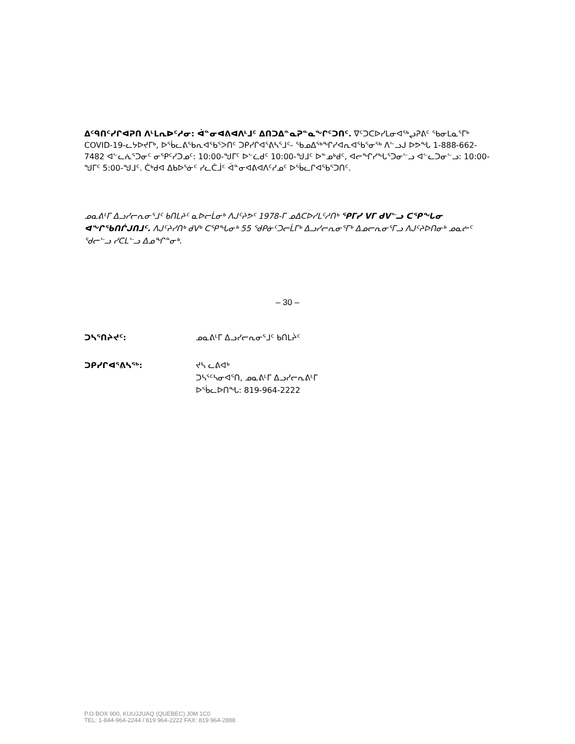ᐃᑦᑫᑎᑦᓯᒋᐊᕈᑎ ᐱᒻᒪᕆᐅᑦᓱᓂ: ᐋᓐᓂᐊᕕᐊᐱᒻᒧᑦ ᐃᑎᑐᐃᓐᓇᕈᓐᓇᖏᑦᑐᑎᑦ. ᐁᑦᑐᑕᐅᓯᒪᓂᐊᖅᖢᕈᕕᑦ ᖃᓂᒪᓇᕐᒥᒃ COVID-19-ᓚᔭᐅᔪᒥᒃ, ᐅᖄᓚᕕᖃᕆᐊᖃᕐᐳᑎᑦ ᑐᑭᓯᒋᐊᕐᕕᓴᕐᒧᑦ- ᖃᓄᐃᖅᖏᓯᐊᕆᐊᖃᕐᓂᖅ ᐱᓪᓗᒍ ᐅᕗᖓ 1-888-662-7482 ᐊᓪᓚᕇᕐᑐᓂᑦ ᓂᕿᑦᓯᑐᓄᑦ: 10:00-ᖑᒥᑦ ᐅᓪᓛᑯᑦ 10:00-ᖑᒧᑦ ᐅᓐᓄᒃᑯᑦ, ᐊᓕᖏᓯᖓᕐᑐᓂᓪᓗ ᐊᓪᓚᑐᓂᓪᓗ: 10:00-ᖑᒥᑦ 5:00-ᖑᒧᑦ. ᑖᒃᑯᐊ ᐃᑲᐅᕐᓃᑦ ᓯᓚᑖᒨᑦ ᐋᓐᓂᐊᕕᐊᐱᑦᓯᓄᑦ ᐅᖄᓚᒋᐊᖃᕐᑐᑎᑦ.
ᓄᓇᕕᒻᒥ ᐃᓗᓯᓕᕆᓂᕐᒧᑦ ᑲᑎᒪᔨᑦ ᓇᐅᓕᒫᓂᒃ ᐱᒍᑦᔨᕗᑦ 1978-ᒥ ᓄᐃᑕᐅᓯᒪᑦᓱᑎᒃ ᕿᒥᓯ ᐯᒥ ᑯᐯᓪᓗ ᑕᕿᖓᓂ ᐊᖏᖃᑎᒌᒍᑎᒧᑦ. ᐱᒍᑦᔨᓯᑎᒃ ᑯᐯᒃ ᑕᕿᖓᓂᒃ 55 ᖁᑭᓃᑦᑐᓕᒫᒥᒃ ᐃᓗᓯᓕᕆᓂᕐᒥᒃ ᐃᓄᓕᕆᓂᕐᒥᓗ ᐱᒍᑦᔨᐅᑎᓂᒃ ᓄᓇᓖᑦ ᖁᓕᓪᓗ ᓯᑕᒪᓪᓗ ᐃᓄᖏᓐᓂᒃ.
– 30 –
ᑐᓴᕐᑎᔨᔪᑦ: ᓄᓇᕕᒻᒥ ᐃᓗᓯᓕᕆᓂᕐᒧᑦ ᑲᑎᒪᔩᑦ
ᑐᑭᓯᒋᐊᕐᕕᓴᖅ: ᔪᓴ ᓚᕕᐊᒃ
ᑐᓴᕐᑦᓴᓂᐊᕐᑎ, ᓄᓇᕕᒻᒥ ᐃᓗᓯᓕᕆᕕᒻᒥ
ᐅᖄᓚᐅᑎᖓ: 819-964-2222
P.O BOX 900, KUUJJUAQ (QUEBEC) J0M 1C0
TEL: 1-844-964-2244 / 819 964-2222 FAX: 819 964-2888